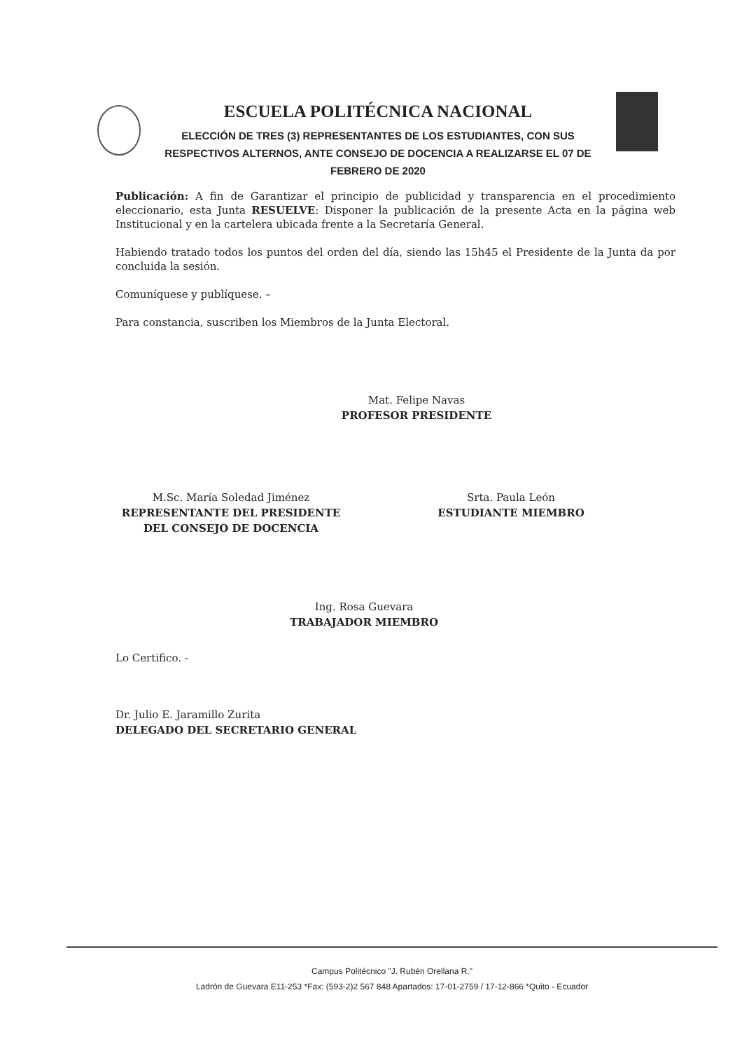ESCUELA POLITÉCNICA NACIONAL
ELECCIÓN DE TRES (3) REPRESENTANTES DE LOS ESTUDIANTES, CON SUS RESPECTIVOS ALTERNOS, ANTE CONSEJO DE DOCENCIA A REALIZARSE EL 07 DE FEBRERO DE 2020
Publicación: A fin de Garantizar el principio de publicidad y transparencia en el procedimiento eleccionario, esta Junta RESUELVE: Disponer la publicación de la presente Acta en la página web Institucional y en la cartelera ubicada frente a la Secretaría General.
Habiendo tratado todos los puntos del orden del día, siendo las 15h45 el Presidente de la Junta da por concluida la sesión.
Comuníquese y publíquese. –
Para constancia, suscriben los Miembros de la Junta Electoral.
Mat. Felipe Navas
PROFESOR PRESIDENTE
M.Sc. María Soledad Jiménez
REPRESENTANTE DEL PRESIDENTE
DEL CONSEJO DE DOCENCIA
Srta. Paula León
ESTUDIANTE MIEMBRO
Ing. Rosa Guevara
TRABAJADOR MIEMBRO
Lo Certifico. -
Dr. Julio E. Jaramillo Zurita
DELEGADO DEL SECRETARIO GENERAL
Campus Politécnico "J. Rubén Orellana R."
Ladrón de Guevara E11-253 *Fax: (593-2)2 567 848 Apartados: 17-01-2759 / 17-12-866 *Quito - Ecuador